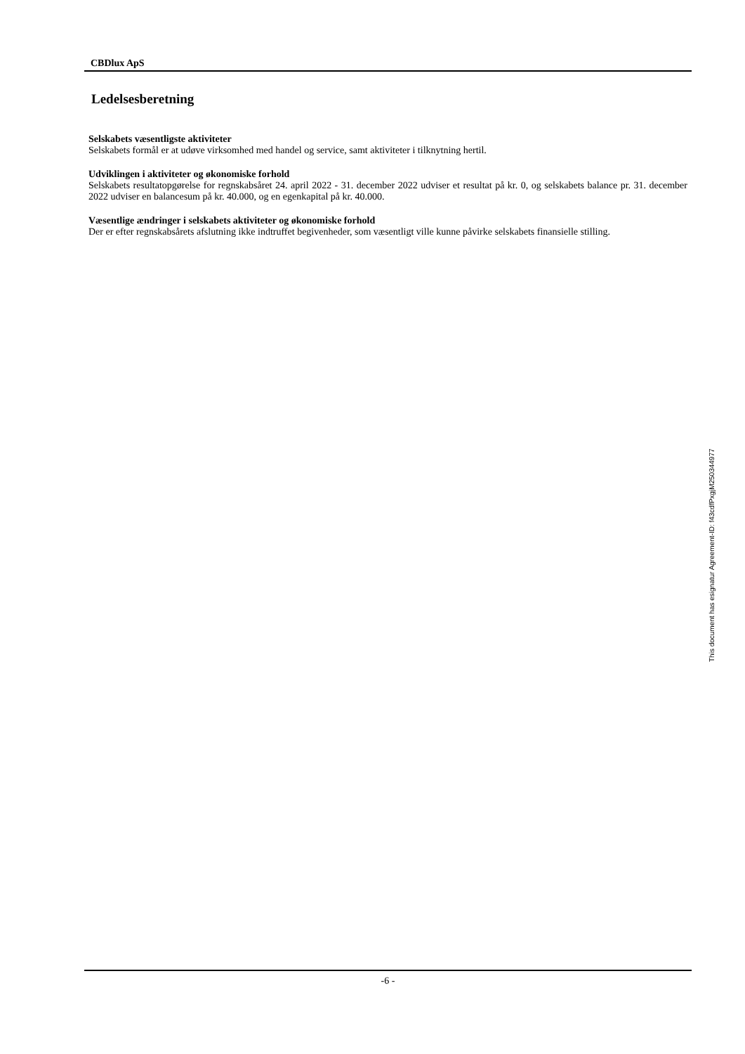CBDlux ApS
Ledelsesberetning
Selskabets væsentligste aktiviteter
Selskabets formål er at udøve virksomhed med handel og service, samt aktiviteter i tilknytning hertil.
Udviklingen i aktiviteter og økonomiske forhold
Selskabets resultatopgørelse for regnskabsåret 24. april 2022 - 31. december 2022 udviser et resultat på kr. 0, og selskabets balance pr. 31. december 2022 udviser en balancesum på kr. 40.000, og en egenkapital på kr. 40.000.
Væsentlige ændringer i selskabets aktiviteter og økonomiske forhold
Der er efter regnskabsårets afslutning ikke indtruffet begivenheder, som væsentligt ville kunne påvirke selskabets finansielle stilling.
-6 -
This document has esignatur Agreement-ID: f43cdfPxgjM250344977